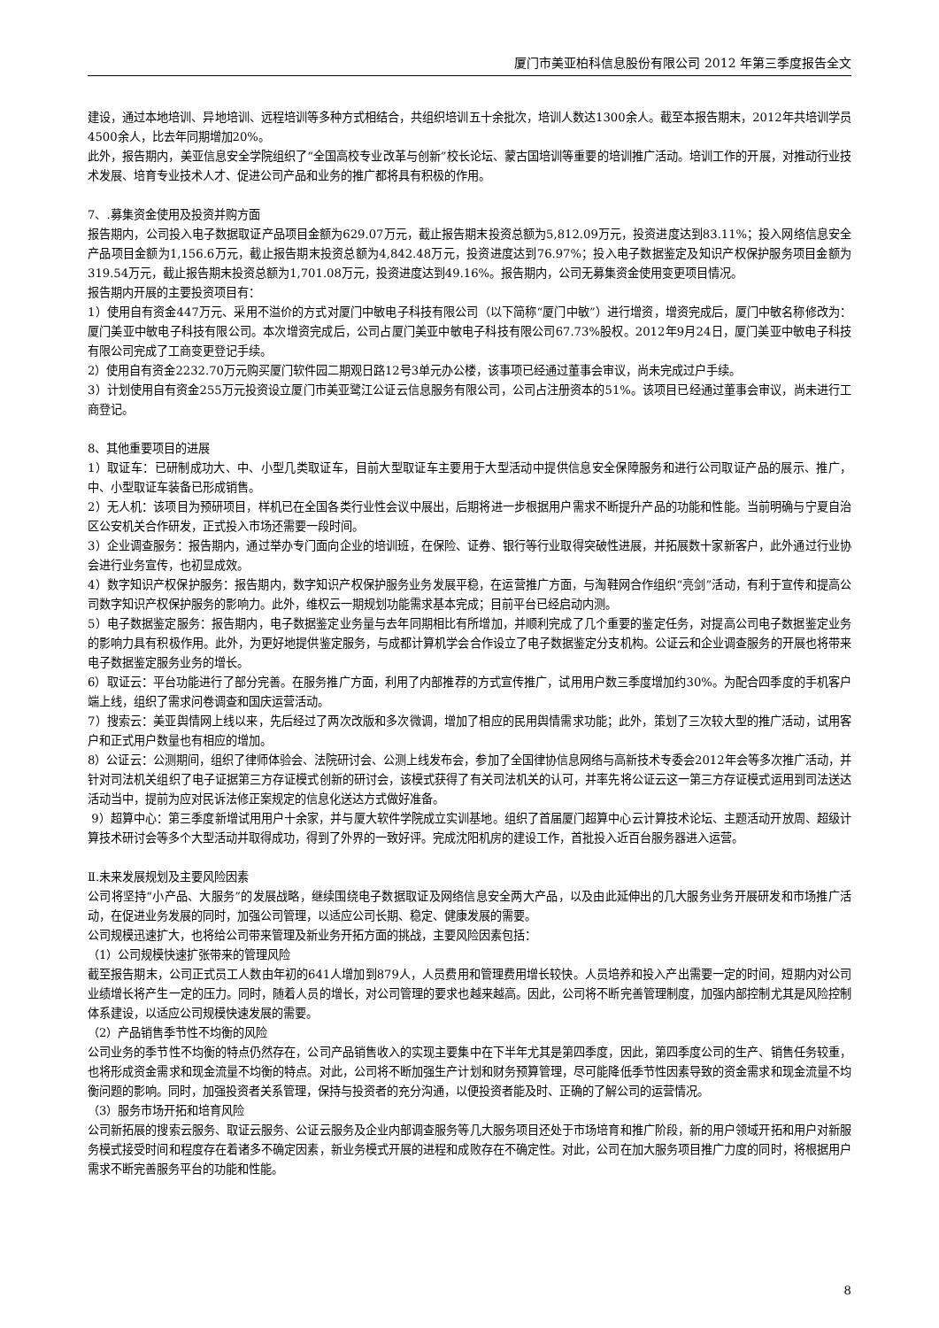厦门市美亚柏科信息股份有限公司 2012 年第三季度报告全文
建设，通过本地培训、异地培训、远程培训等多种方式相结合，共组织培训五十余批次，培训人数达1300余人。截至本报告期末，2012年共培训学员4500余人，比去年同期增加20%。
此外，报告期内，美亚信息安全学院组织了“全国高校专业改革与创新”校长论坛、蒙古国培训等重要的培训推广活动。培训工作的开展，对推动行业技术发展、培育专业技术人才、促进公司产品和业务的推广都将具有积极的作用。
7、.募集资金使用及投资并购方面
报告期内，公司投入电子数据取证产品项目金额为629.07万元，截止报告期末投资总额为5,812.09万元，投资进度达到83.11%；投入网络信息安全产品项目金额为1,156.6万元，截止报告期末投资总额为4,842.48万元，投资进度达到76.97%；投入电子数据鉴定及知识产权保护服务项目金额为319.54万元，截止报告期末投资总额为1,701.08万元，投资进度达到49.16%。报告期内，公司无募集资金使用变更项目情况。
报告期内开展的主要投资项目有：
1）使用自有资金447万元、采用不溢价的方式对厦门中敏电子科技有限公司（以下简称“厦门中敏”）进行增资，增资完成后，厦门中敏名称修改为：厦门美亚中敏电子科技有限公司。本次增资完成后，公司占厦门美亚中敏电子科技有限公司67.73%股权。2012年9月24日，厦门美亚中敏电子科技有限公司完成了工商变更登记手续。
2）使用自有资金2232.70万元购买厦门软件园二期观日路12号3单元办公楼，该事项已经通过董事会审议，尚未完成过户手续。
3）计划使用自有资金255万元投资设立厦门市美亚鹭江公证云信息服务有限公司，公司占注册资本的51%。该项目已经通过董事会审议，尚未进行工商登记。
8、其他重要项目的进展
1）取证车：已研制成功大、中、小型几类取证车，目前大型取证车主要用于大型活动中提供信息安全保障服务和进行公司取证产品的展示、推广，中、小型取证车装备已形成销售。
2）无人机：该项目为预研项目，样机已在全国各类行业性会议中展出，后期将进一步根据用户需求不断提升产品的功能和性能。当前明确与宁夏自治区公安机关合作研发，正式投入市场还需要一段时间。
3）企业调查服务：报告期内，通过举办专门面向企业的培训班，在保险、证券、银行等行业取得突破性进展，并拓展数十家新客户，此外通过行业协会进行业务宣传，也初显成效。
4）数字知识产权保护服务：报告期内，数字知识产权保护服务业务发展平稳，在运营推广方面，与淘鞋网合作组织“亮剑”活动，有利于宣传和提高公司数字知识产权保护服务的影响力。此外，维权云一期规划功能需求基本完成；目前平台已经启动内测。
5）电子数据鉴定服务：报告期内，电子数据鉴定业务量与去年同期相比有所增加，并顺利完成了几个重要的鉴定任务，对提高公司电子数据鉴定业务的影响力具有积极作用。此外，为更好地提供鉴定服务，与成都计算机学会合作设立了电子数据鉴定分支机构。公证云和企业调查服务的开展也将带来电子数据鉴定服务业务的增长。
6）取证云：平台功能进行了部分完善。在服务推广方面，利用了内部推荐的方式宣传推广，试用用户数三季度增加约30%。为配合四季度的手机客户端上线，组织了需求问卷调查和国庆运营活动。
7）搜索云：美亚舆情网上线以来，先后经过了两次改版和多次微调，增加了相应的民用舆情需求功能；此外，策划了三次较大型的推广活动，试用客户和正式用户数量也有相应的增加。
8）公证云：公测期间，组织了律师体验会、法院研讨会、公测上线发布会，参加了全国律协信息网络与高新技术专委会2012年会等多次推广活动，并针对司法机关组织了电子证据第三方存证模式创新的研讨会，该模式获得了有关司法机关的认可，并率先将公证云这一第三方存证模式运用到司法送达活动当中，提前为应对民诉法修正案规定的信息化送达方式做好准备。
9）超算中心：第三季度新增试用用户十余家，并与厦大软件学院成立实训基地。组织了首届厦门超算中心云计算技术论坛、主题活动开放周、超级计算技术研讨会等多个大型活动并取得成功，得到了外界的一致好评。完成沈阳机房的建设工作，首批投入近百台服务器进入运营。
Ⅱ.未来发展规划及主要风险因素
公司将坚持“小产品、大服务”的发展战略，继续围绕电子数据取证及网络信息安全两大产品，以及由此延伸出的几大服务业务开展研发和市场推广活动，在促进业务发展的同时，加强公司管理，以适应公司长期、稳定、健康发展的需要。
公司规模迅速扩大，也将给公司带来管理及新业务开拓方面的挑战，主要风险因素包括：
（1）公司规模快速扩张带来的管理风险
截至报告期末，公司正式员工人数由年初的641人增加到879人，人员费用和管理费用增长较快。人员培养和投入产出需要一定的时间，短期内对公司业绩增长将产生一定的压力。同时，随着人员的增长，对公司管理的要求也越来越高。因此，公司将不断完善管理制度，加强内部控制尤其是风险控制体系建设，以适应公司规模快速发展的需要。
（2）产品销售季节性不均衡的风险
公司业务的季节性不均衡的特点仍然存在，公司产品销售收入的实现主要集中在下半年尤其是第四季度，因此，第四季度公司的生产、销售任务较重，也将形成资金需求和现金流量不均衡的特点。对此，公司将不断加强生产计划和财务预算管理，尽可能降低季节性因素导致的资金需求和现金流量不均衡问题的影响。同时，加强投资者关系管理，保持与投资者的充分沟通，以便投资者能及时、正确的了解公司的运营情况。
（3）服务市场开拓和培育风险
公司新拓展的搜索云服务、取证云服务、公证云服务及企业内部调查服务等几大服务项目还处于市场培育和推广阶段，新的用户领域开拓和用户对新服务模式接受时间和程度存在着诸多不确定因素，新业务模式开展的进程和成败存在不确定性。对此，公司在加大服务项目推广力度的同时，将根据用户需求不断完善服务平台的功能和性能。
8